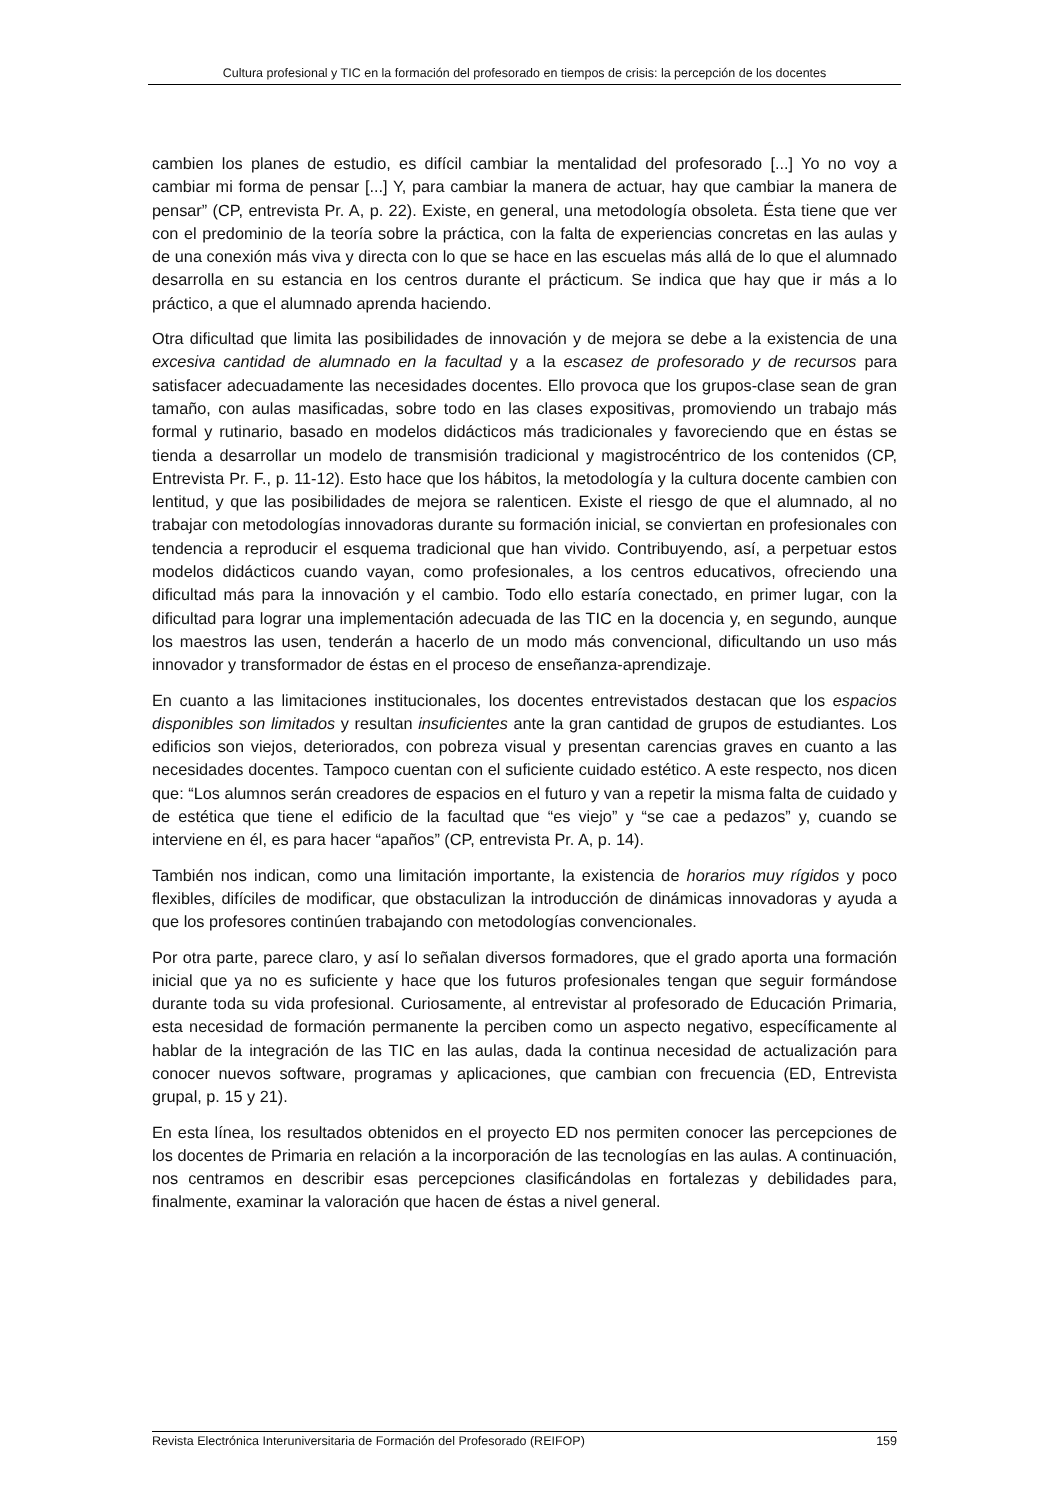Cultura profesional y TIC en la formación del profesorado en tiempos de crisis: la percepción de los docentes
cambien los planes de estudio, es difícil cambiar la mentalidad del profesorado [...] Yo no voy a cambiar mi forma de pensar [...] Y, para cambiar la manera de actuar, hay que cambiar la manera de pensar” (CP, entrevista Pr. A, p. 22). Existe, en general, una metodología obsoleta. Ésta tiene que ver con el predominio de la teoría sobre la práctica, con la falta de experiencias concretas en las aulas y de una conexión más viva y directa con lo que se hace en las escuelas más allá de lo que el alumnado desarrolla en su estancia en los centros durante el prácticum. Se indica que hay que ir más a lo práctico, a que el alumnado aprenda haciendo.
Otra dificultad que limita las posibilidades de innovación y de mejora se debe a la existencia de una excesiva cantidad de alumnado en la facultad y a la escasez de profesorado y de recursos para satisfacer adecuadamente las necesidades docentes. Ello provoca que los grupos-clase sean de gran tamaño, con aulas masificadas, sobre todo en las clases expositivas, promoviendo un trabajo más formal y rutinario, basado en modelos didácticos más tradicionales y favoreciendo que en éstas se tienda a desarrollar un modelo de transmisión tradicional y magistrocéntrico de los contenidos (CP, Entrevista Pr. F., p. 11-12). Esto hace que los hábitos, la metodología y la cultura docente cambien con lentitud, y que las posibilidades de mejora se ralenticen. Existe el riesgo de que el alumnado, al no trabajar con metodologías innovadoras durante su formación inicial, se conviertan en profesionales con tendencia a reproducir el esquema tradicional que han vivido. Contribuyendo, así, a perpetuar estos modelos didácticos cuando vayan, como profesionales, a los centros educativos, ofreciendo una dificultad más para la innovación y el cambio. Todo ello estaría conectado, en primer lugar, con la dificultad para lograr una implementación adecuada de las TIC en la docencia y, en segundo, aunque los maestros las usen, tenderán a hacerlo de un modo más convencional, dificultando un uso más innovador y transformador de éstas en el proceso de enseñanza-aprendizaje.
En cuanto a las limitaciones institucionales, los docentes entrevistados destacan que los espacios disponibles son limitados y resultan insuficientes ante la gran cantidad de grupos de estudiantes. Los edificios son viejos, deteriorados, con pobreza visual y presentan carencias graves en cuanto a las necesidades docentes. Tampoco cuentan con el suficiente cuidado estético. A este respecto, nos dicen que: “Los alumnos serán creadores de espacios en el futuro y van a repetir la misma falta de cuidado y de estética que tiene el edificio de la facultad que “es viejo” y “se cae a pedazos” y, cuando se interviene en él, es para hacer “apaños” (CP, entrevista Pr. A, p. 14).
También nos indican, como una limitación importante, la existencia de horarios muy rígidos y poco flexibles, difíciles de modificar, que obstaculizan la introducción de dinámicas innovadoras y ayuda a que los profesores continúen trabajando con metodologías convencionales.
Por otra parte, parece claro, y así lo señalan diversos formadores, que el grado aporta una formación inicial que ya no es suficiente y hace que los futuros profesionales tengan que seguir formándose durante toda su vida profesional. Curiosamente, al entrevistar al profesorado de Educación Primaria, esta necesidad de formación permanente la perciben como un aspecto negativo, específicamente al hablar de la integración de las TIC en las aulas, dada la continua necesidad de actualización para conocer nuevos software, programas y aplicaciones, que cambian con frecuencia (ED, Entrevista grupal, p. 15 y 21).
En esta línea, los resultados obtenidos en el proyecto ED nos permiten conocer las percepciones de los docentes de Primaria en relación a la incorporación de las tecnologías en las aulas. A continuación, nos centramos en describir esas percepciones clasificándolas en fortalezas y debilidades para, finalmente, examinar la valoración que hacen de éstas a nivel general.
Revista Electrónica Interuniversitaria de Formación del Profesorado (REIFOP) 159